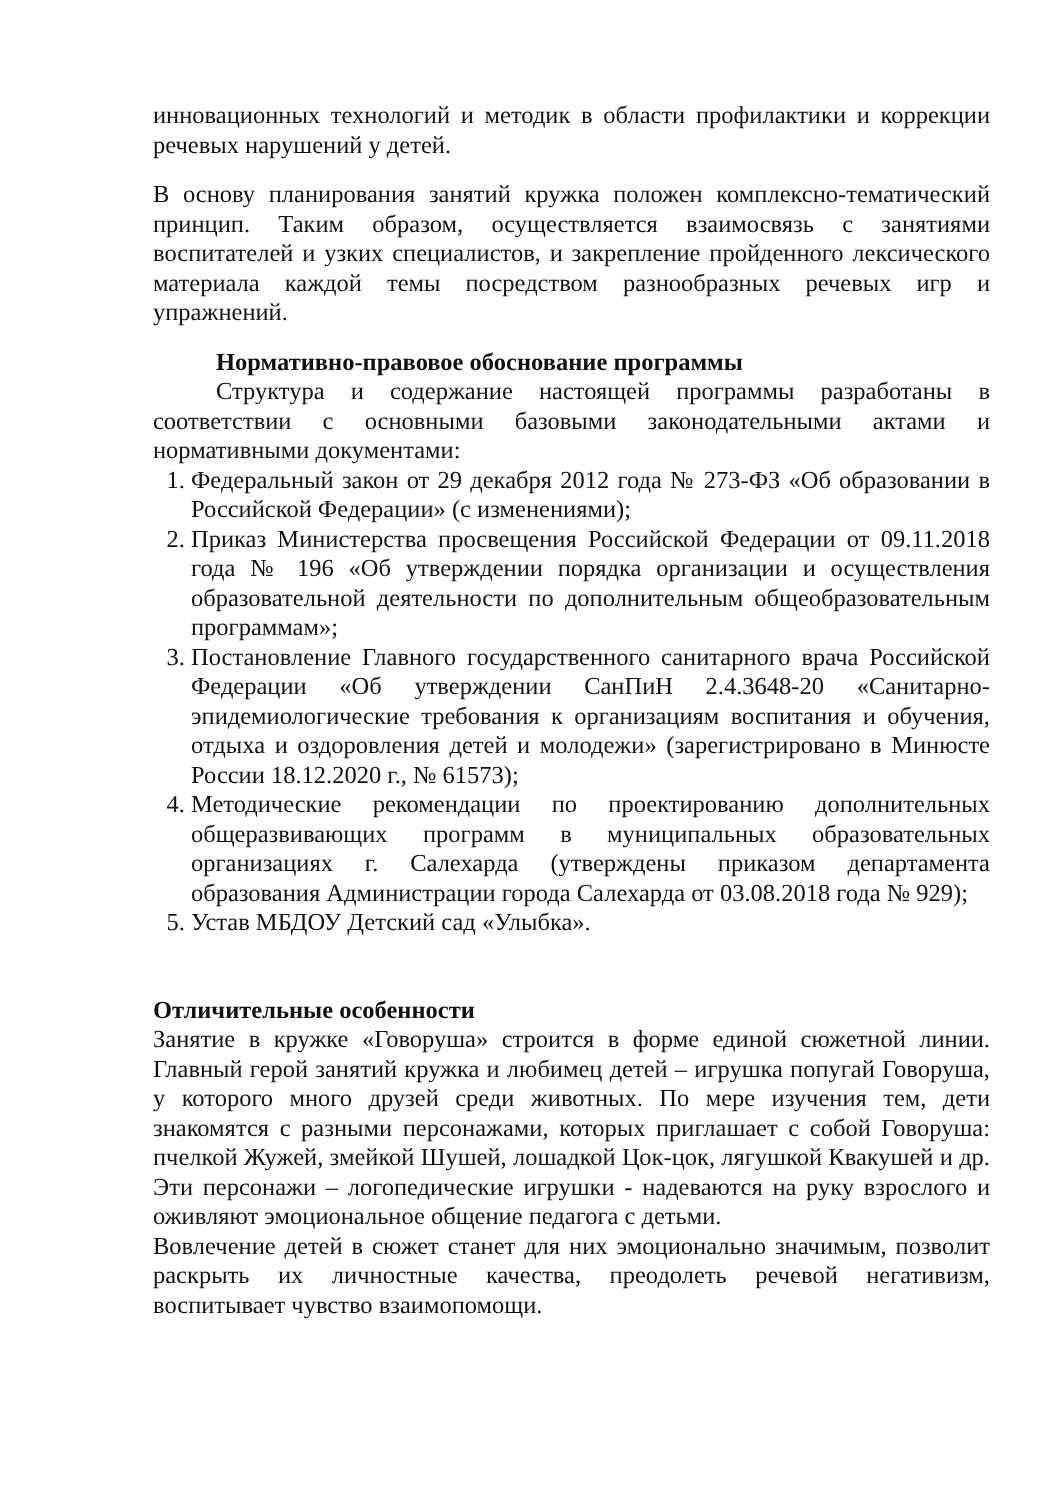инновационных технологий и методик в области профилактики и коррекции речевых нарушений у детей.
В основу планирования занятий кружка положен комплексно-тематический принцип. Таким образом, осуществляется взаимосвязь с занятиями воспитателей и узких специалистов, и закрепление пройденного лексического материала каждой темы посредством разнообразных речевых игр и упражнений.
Нормативно-правовое обоснование программы
Структура и содержание настоящей программы разработаны в соответствии с основными базовыми законодательными актами и нормативными документами:
1. Федеральный закон от 29 декабря 2012 года № 273-ФЗ «Об образовании в Российской Федерации» (с изменениями);
2. Приказ Министерства просвещения Российской Федерации от 09.11.2018 года № 196 «Об утверждении порядка организации и осуществления образовательной деятельности по дополнительным общеобразовательным программам»;
3. Постановление Главного государственного санитарного врача Российской Федерации «Об утверждении СанПиН 2.4.3648-20 «Санитарно-эпидемиологические требования к организациям воспитания и обучения, отдыха и оздоровления детей и молодежи» (зарегистрировано в Минюсте России 18.12.2020 г., № 61573);
4. Методические рекомендации по проектированию дополнительных общеразвивающих программ в муниципальных образовательных организациях г. Салехарда (утверждены приказом департамента образования Администрации города Салехарда от 03.08.2018 года № 929);
5. Устав МБДОУ Детский сад «Улыбка».
Отличительные особенности
Занятие в кружке «Говоруша» строится в форме единой сюжетной линии. Главный герой занятий кружка и любимец детей – игрушка попугай Говоруша, у которого много друзей среди животных. По мере изучения тем, дети знакомятся с разными персонажами, которых приглашает с собой Говоруша: пчелкой Жужей, змейкой Шушей, лошадкой Цок-цок, лягушкой Квакушей и др. Эти персонажи – логопедические игрушки - надеваются на руку взрослого и оживляют эмоциональное общение педагога с детьми.
Вовлечение детей в сюжет станет для них эмоционально значимым, позволит раскрыть их личностные качества, преодолеть речевой негативизм, воспитывает чувство взаимопомощи.